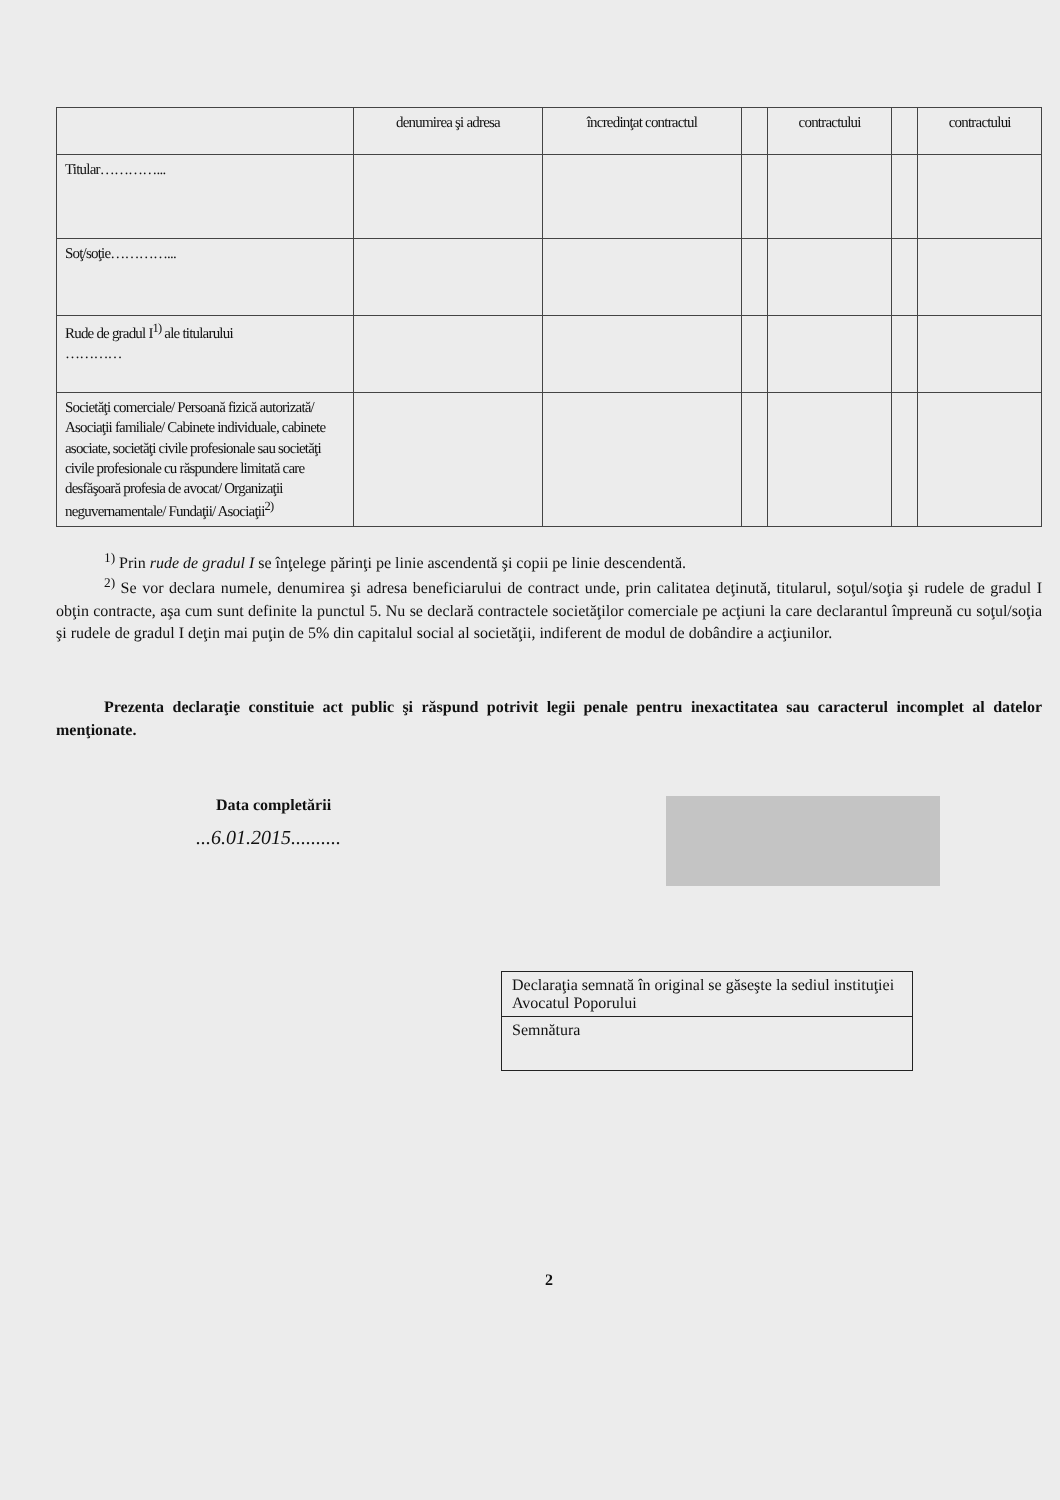| | denumirea şi adresa | încredinţat contractul | | contractului | | contractului |
| Titular…………... | | | | | | |
| Soţ/soţie…………... | | | | | | |
| Rude de gradul I<sup>1)</sup> ale titularului ………… | | | | | | |
| Societăţi comerciale/ Persoană fizică autorizată/ Asociaţii familiale/ Cabinete individuale, cabinete asociate, societăţi civile profesionale sau societăţi civile profesionale cu răspundere limitată care desfăşoară profesia de avocat/ Organizaţii neguvernamentale/ Fundaţii/ Asociaţii<sup>2)</sup> | | | | | | |
<sup>1)</sup> Prin rude de gradul I se înţelege părinţi pe linie ascendentă şi copii pe linie descendentă.
<sup>2)</sup> Se vor declara numele, denumirea şi adresa beneficiarului de contract unde, prin calitatea deţinută, titularul, soţul/soţia şi rudele de gradul I obţin contracte, aşa cum sunt definite la punctul 5. Nu se declară contractele societăţilor comerciale pe acţiuni la care declarantul împreună cu soţul/soţia şi rudele de gradul I deţin mai puţin de 5% din capitalul social al societăţii, indiferent de modul de dobândire a acţiunilor.
Prezenta declaraţie constituie act public şi răspund potrivit legii penale pentru inexactitatea sau caracterul incomplet al datelor menţionate.
Data completării
...6.01.2015..........
Declaraţia semnată în original se găseşte la sediul instituţiei Avocatul Poporului
Semnătura
2